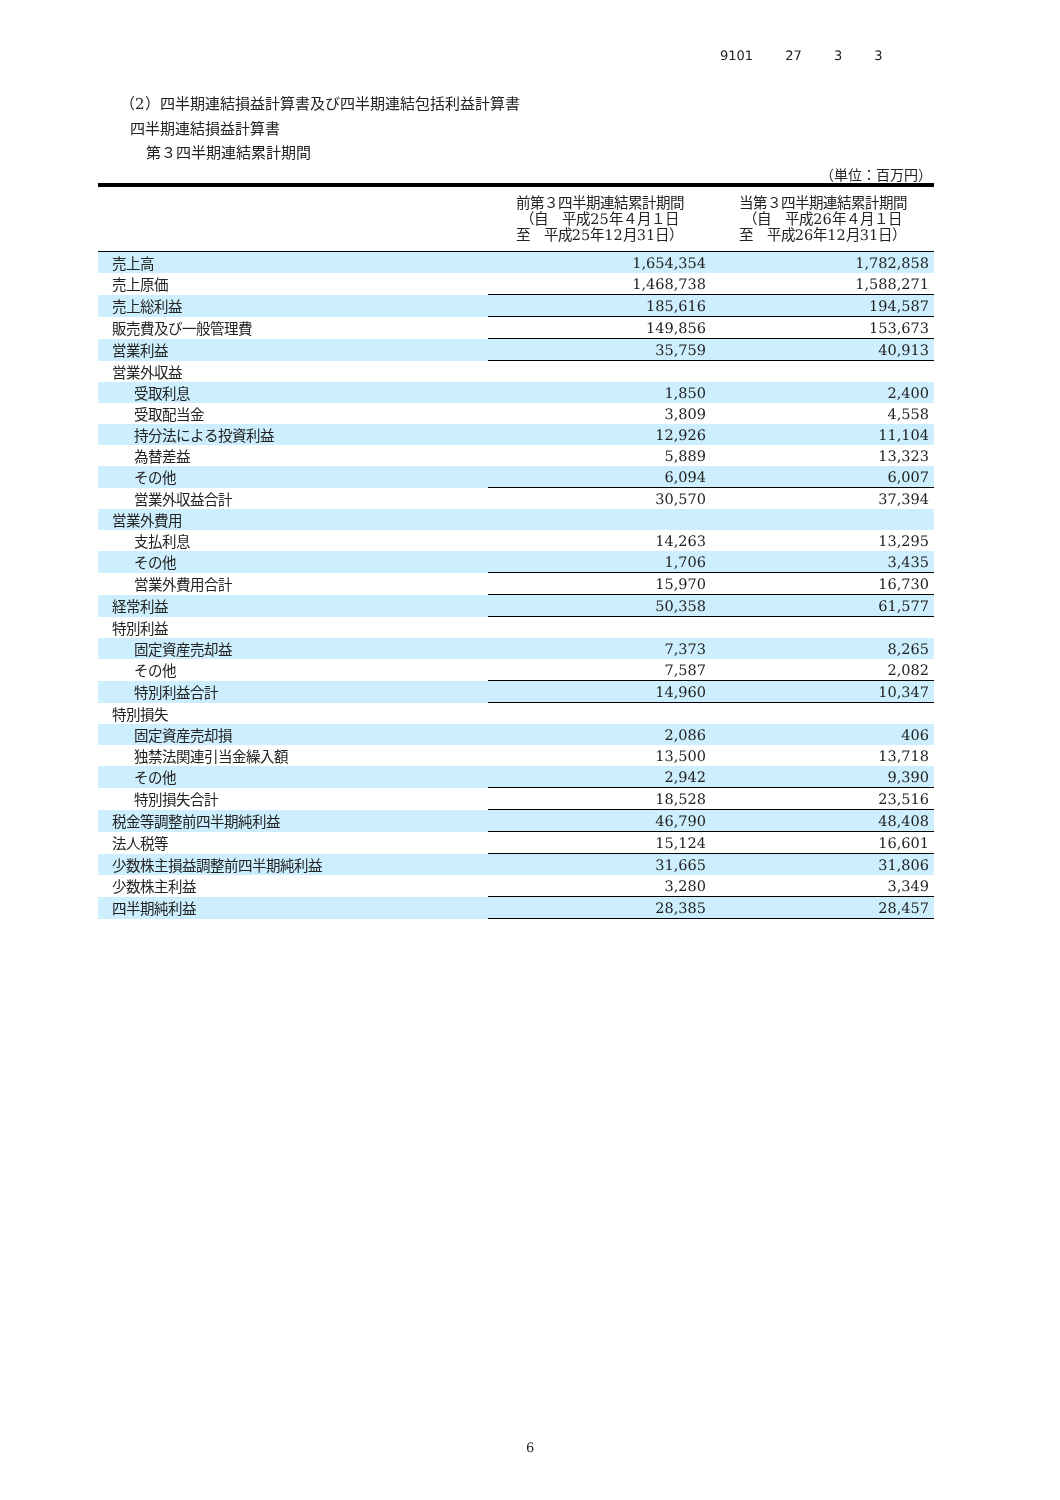9101 27 3 3
（2）四半期連結損益計算書及び四半期連結包括利益計算書
四半期連結損益計算書
第３四半期連結累計期間
（単位：百万円）
| | 前第３四半期連結累計期間 （自 平成25年４月１日 至 平成25年12月31日） | 当第３四半期連結累計期間 （自 平成26年４月１日 至 平成26年12月31日） |
| --- | --- | --- |
| 売上高 | 1,654,354 | 1,782,858 |
| 売上原価 | 1,468,738 | 1,588,271 |
| 売上総利益 | 185,616 | 194,587 |
| 販売費及び一般管理費 | 149,856 | 153,673 |
| 営業利益 | 35,759 | 40,913 |
| 営業外収益 | | |
| 受取利息 | 1,850 | 2,400 |
| 受取配当金 | 3,809 | 4,558 |
| 持分法による投資利益 | 12,926 | 11,104 |
| 為替差益 | 5,889 | 13,323 |
| その他 | 6,094 | 6,007 |
| 営業外収益合計 | 30,570 | 37,394 |
| 営業外費用 | | |
| 支払利息 | 14,263 | 13,295 |
| その他 | 1,706 | 3,435 |
| 営業外費用合計 | 15,970 | 16,730 |
| 経常利益 | 50,358 | 61,577 |
| 特別利益 | | |
| 固定資産売却益 | 7,373 | 8,265 |
| その他 | 7,587 | 2,082 |
| 特別利益合計 | 14,960 | 10,347 |
| 特別損失 | | |
| 固定資産売却損 | 2,086 | 406 |
| 独禁法関連引当金繰入額 | 13,500 | 13,718 |
| その他 | 2,942 | 9,390 |
| 特別損失合計 | 18,528 | 23,516 |
| 税金等調整前四半期純利益 | 46,790 | 48,408 |
| 法人税等 | 15,124 | 16,601 |
| 少数株主損益調整前四半期純利益 | 31,665 | 31,806 |
| 少数株主利益 | 3,280 | 3,349 |
| 四半期純利益 | 28,385 | 28,457 |
6